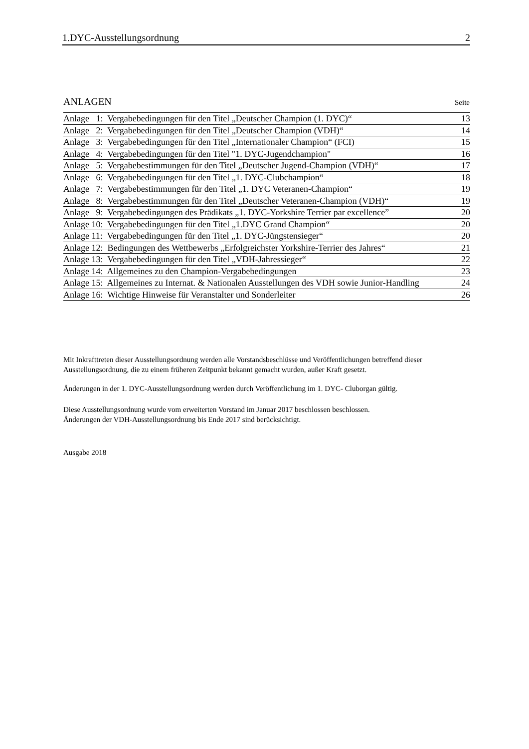1.DYC-Ausstellungsordnung 2
ANLAGEN Seite
| Anlage 1: Vergabebedingungen für den Titel „Deutscher Champion (1. DYC)“ | 13 |
| Anlage 2: Vergabebedingungen für den Titel „Deutscher Champion (VDH)“ | 14 |
| Anlage 3: Vergabebedingungen für den Titel „Internationaler Champion“ (FCI) | 15 |
| Anlage 4: Vergabebedingungen für den Titel "1. DYC-Jugendchampion" | 16 |
| Anlage 5: Vergabebestimmungen für den Titel „Deutscher Jugend-Champion (VDH)“ | 17 |
| Anlage 6: Vergabebedingungen für den Titel „1. DYC-Clubchampion“ | 18 |
| Anlage 7: Vergabebestimmungen für den Titel „1. DYC Veteranen-Champion“ | 19 |
| Anlage 8: Vergabebestimmungen für den Titel „Deutscher Veteranen-Champion (VDH)“ | 19 |
| Anlage 9: Vergabebedingungen des Prädikats „1. DYC-Yorkshire Terrier par excellence” | 20 |
| Anlage 10: Vergabebedingungen für den Titel „1.DYC Grand Champion“ | 20 |
| Anlage 11: Vergabebedingungen für den Titel „1. DYC-Jüngstensieger“ | 20 |
| Anlage 12: Bedingungen des Wettbewerbs „Erfolgreichster Yorkshire-Terrier des Jahres“ | 21 |
| Anlage 13: Vergabebedingungen für den Titel „VDH-Jahressieger“ | 22 |
| Anlage 14: Allgemeines zu den Champion-Vergabebedingungen | 23 |
| Anlage 15: Allgemeines zu Internat. & Nationalen Ausstellungen des VDH sowie Junior-Handling | 24 |
| Anlage 16: Wichtige Hinweise für Veranstalter und Sonderleiter | 26 |
Mit Inkrafttreten dieser Ausstellungsordnung werden alle Vorstandsbeschlüsse und Veröffentlichungen betreffend dieser Ausstellungsordnung, die zu einem früheren Zeitpunkt bekannt gemacht wurden, außer Kraft gesetzt.
Änderungen in der 1. DYC-Ausstellungsordnung werden durch Veröffentlichung im 1. DYC- Cluborgan gültig.
Diese Ausstellungsordnung wurde vom erweiterten Vorstand im Januar 2017 beschlossen beschlossen.
Änderungen der VDH-Ausstellungsordnung bis Ende 2017 sind berücksichtigt.
Ausgabe 2018